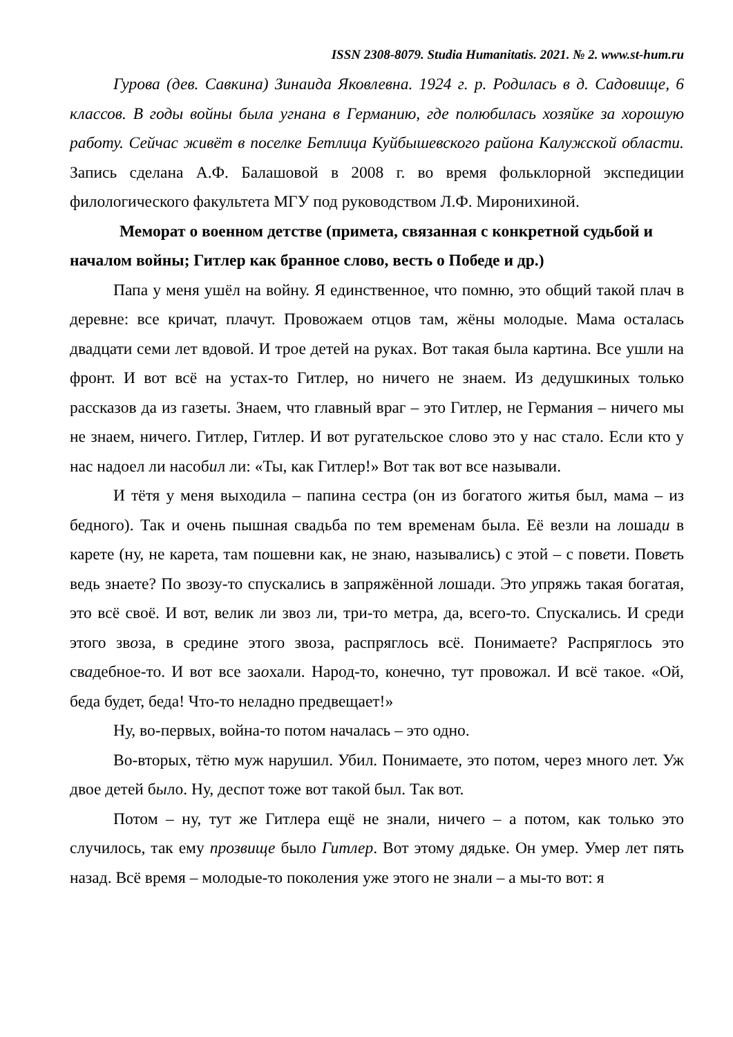ISSN 2308-8079. Studia Humanitatis. 2021. № 2. www.st-hum.ru
Гурова (дев. Савкина) Зинаида Яковлевна. 1924 г. р. Родилась в д. Садовище, 6 классов. В годы войны была угнана в Германию, где полюбилась хозяйке за хорошую работу. Сейчас живёт в поселке Бетлица Куйбышевского района Калужской области. Запись сделана А.Ф. Балашовой в 2008 г. во время фольклорной экспедиции филологического факультета МГУ под руководством Л.Ф. Миронихиной.
Меморат о военном детстве (примета, связанная с конкретной судьбой и началом войны; Гитлер как бранное слово, весть о Победе и др.)
Папа у меня ушёл на войну. Я единственное, что помню, это общий такой плач в деревне: все кричат, плачут. Провожаем отцов там, жёны молодые. Мама осталась двадцати семи лет вдовой. И трое детей на руках. Вот такая была картина. Все ушли на фронт. И вот всё на устах-то Гитлер, но ничего не знаем. Из дедушкиных только рассказов да из газеты. Знаем, что главный враг – это Гитлер, не Германия – ничего мы не знаем, ничего. Гитлер, Гитлер. И вот ругательское слово это у нас стало. Если кто у нас надоел ли насобил ли: «Ты, как Гитлер!» Вот так вот все называли.
И тётя у меня выходила – папина сестра (он из богатого житья был, мама – из бедного). Так и очень пышная свадьба по тем временам была. Её везли на лошади в карете (ну, не карета, там пошевни как, не знаю, назывались) с этой – с повети. Поветь ведь знаете? По звозу-то спускались в запряжённой лошади. Это упряжь такая богатая, это всё своё. И вот, велик ли звоз ли, три-то метра, да, всего-то. Спускались. И среди этого звоза, в средине этого звоза, распряглось всё. Понимаете? Распряглось это свадебное-то. И вот все заохали. Народ-то, конечно, тут провожал. И всё такое. «Ой, беда будет, беда! Что-то неладно предвещает!»
Ну, во-первых, война-то потом началась – это одно.
Во-вторых, тётю муж нарушил. Убил. Понимаете, это потом, через много лет. Уж двое детей было. Ну, деспот тоже вот такой был. Так вот.
Потом – ну, тут же Гитлера ещё не знали, ничего – а потом, как только это случилось, так ему прозвище было Гитлер. Вот этому дядьке. Он умер. Умер лет пять назад. Всё время – молодые-то поколения уже этого не знали – а мы-то вот: я